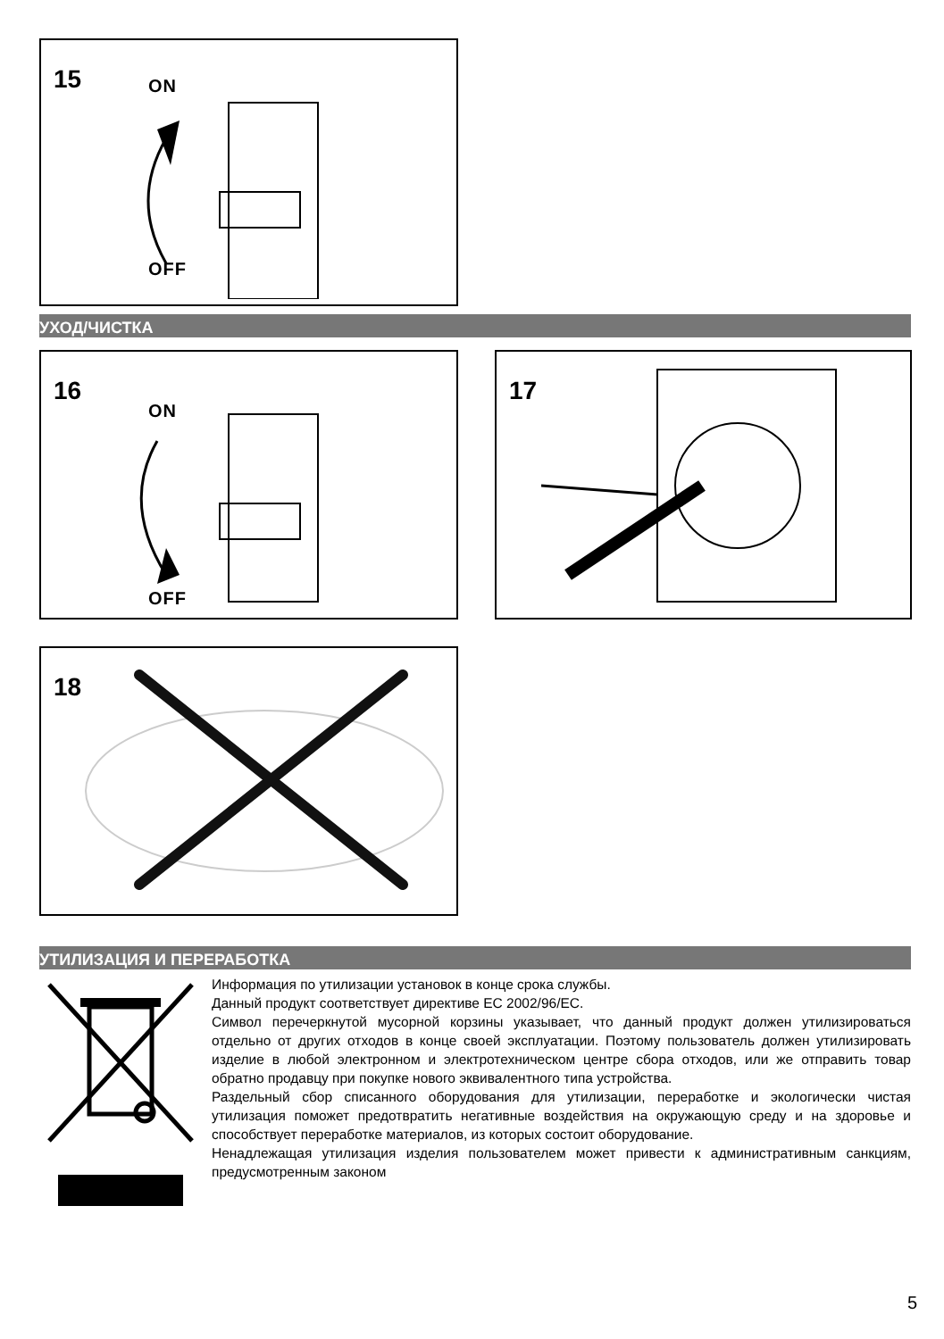15 ON
OFF
УХОД/ЧИСТКА
16
ON
OFF
17
18
УТИЛИЗАЦИЯ И ПЕРЕРАБОТКА
Информация по утилизации установок в конце срока службы.
Данный продукт соответствует директиве ЕС 2002/96/ЕС.
Символ перечеркнутой мусорной корзины указывает, что данный продукт должен утилизироваться отдельно от других отходов в конце своей эксплуатации. Поэтому пользователь должен утилизировать изделие в любой электронном и электротехническом центре сбора отходов, или же отправить товар обратно продавцу при покупке нового эквивалентного типа устройства.
Раздельный сбор списанного оборудования для утилизации, переработке и экологически чистая утилизация поможет предотвратить негативные воздействия на окружающую среду и на здоровье и способствует переработке материалов, из которых состоит оборудование.
Ненадлежащая утилизация изделия пользователем может привести к административным санкциям, предусмотренным законом
5